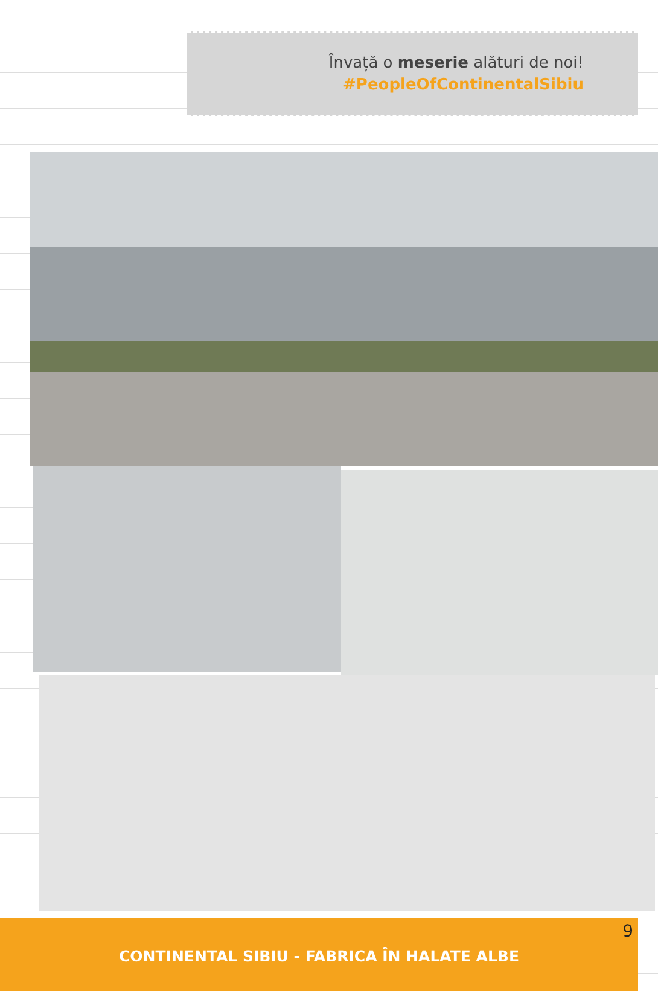Învață o meserie alături de noi!
#PeopleOfContinentalSibiu
9
CONTINENTAL SIBIU - FABRICA ÎN HALATE ALBE